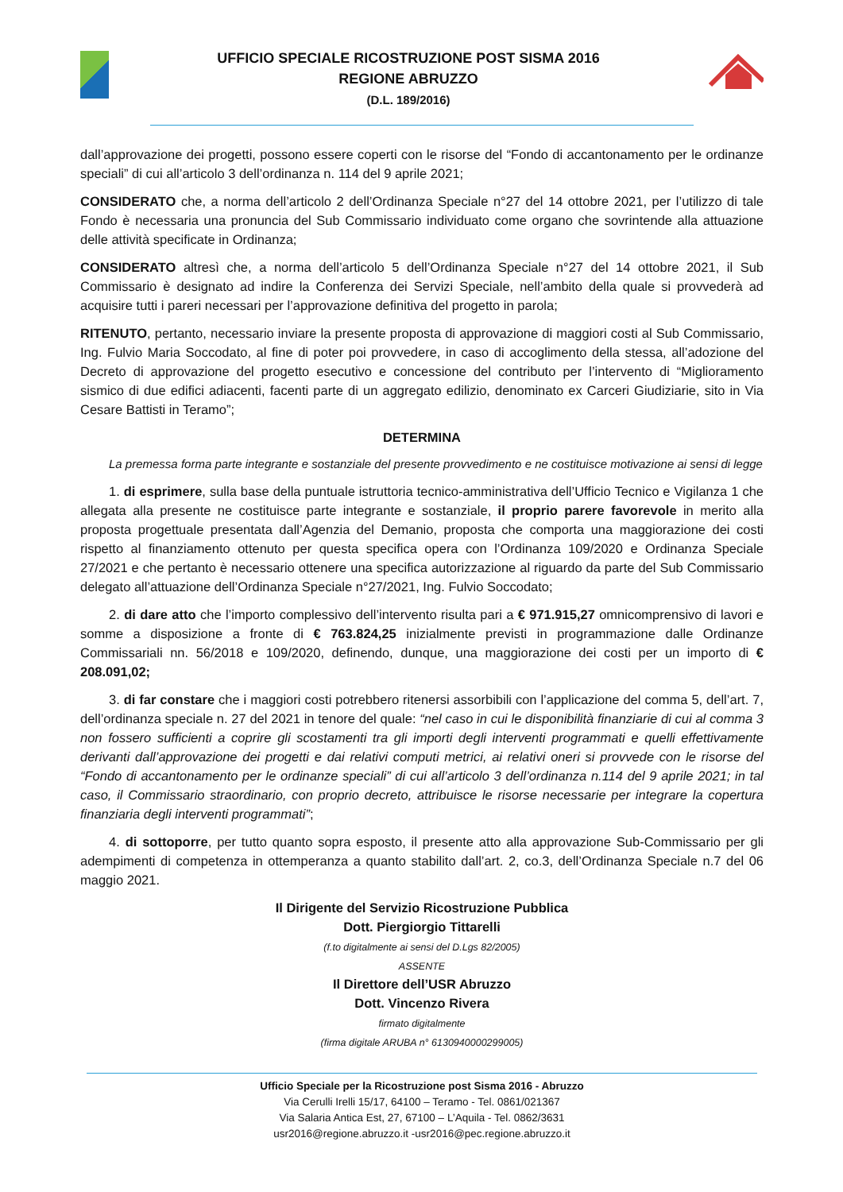UFFICIO SPECIALE RICOSTRUZIONE POST SISMA 2016
REGIONE ABRUZZO
(D.L. 189/2016)
dall’approvazione dei progetti, possono essere coperti con le risorse del “Fondo di accantonamento per le ordinanze speciali” di cui all’articolo 3 dell’ordinanza n. 114 del 9 aprile 2021;
CONSIDERATO che, a norma dell’articolo 2 dell’Ordinanza Speciale n°27 del 14 ottobre 2021, per l’utilizzo di tale Fondo è necessaria una pronuncia del Sub Commissario individuato come organo che sovrintende alla attuazione delle attività specificate in Ordinanza;
CONSIDERATO altresì che, a norma dell’articolo 5 dell’Ordinanza Speciale n°27 del 14 ottobre 2021, il Sub Commissario è designato ad indire la Conferenza dei Servizi Speciale, nell’ambito della quale si provvederà ad acquisire tutti i pareri necessari per l’approvazione definitiva del progetto in parola;
RITENUTO, pertanto, necessario inviare la presente proposta di approvazione di maggiori costi al Sub Commissario, Ing. Fulvio Maria Soccodato, al fine di poter poi provvedere, in caso di accoglimento della stessa, all’adozione del Decreto di approvazione del progetto esecutivo e concessione del contributo per l’intervento di “Miglioramento sismico di due edifici adiacenti, facenti parte di un aggregato edilizio, denominato ex Carceri Giudiziarie, sito in Via Cesare Battisti in Teramo”;
DETERMINA
La premessa forma parte integrante e sostanziale del presente provvedimento e ne costituisce motivazione ai sensi di legge
1. di esprimere, sulla base della puntuale istruttoria tecnico-amministrativa dell’Ufficio Tecnico e Vigilanza 1 che allegata alla presente ne costituisce parte integrante e sostanziale, il proprio parere favorevole in merito alla proposta progettuale presentata dall’Agenzia del Demanio, proposta che comporta una maggiorazione dei costi rispetto al finanziamento ottenuto per questa specifica opera con l’Ordinanza 109/2020 e Ordinanza Speciale 27/2021 e che pertanto è necessario ottenere una specifica autorizzazione al riguardo da parte del Sub Commissario delegato all’attuazione dell’Ordinanza Speciale n°27/2021, Ing. Fulvio Soccodato;
2. di dare atto che l’importo complessivo dell’intervento risulta pari a € 971.915,27 omnicomprensivo di lavori e somme a disposizione a fronte di € 763.824,25 inizialmente previsti in programmazione dalle Ordinanze Commissariali nn. 56/2018 e 109/2020, definendo, dunque, una maggiorazione dei costi per un importo di € 208.091,02;
3. di far constare che i maggiori costi potrebbero ritenersi assorbibili con l’applicazione del comma 5, dell’art. 7, dell’ordinanza speciale n. 27 del 2021 in tenore del quale: “nel caso in cui le disponibilità finanziarie di cui al comma 3 non fossero sufficienti a coprire gli scostamenti tra gli importi degli interventi programmati e quelli effettivamente derivanti dall’approvazione dei progetti e dai relativi computi metrici, ai relativi oneri si provvede con le risorse del “Fondo di accantonamento per le ordinanze speciali” di cui all’articolo 3 dell’ordinanza n.114 del 9 aprile 2021; in tal caso, il Commissario straordinario, con proprio decreto, attribuisce le risorse necessarie per integrare la copertura finanziaria degli interventi programmati”;
4. di sottoporre, per tutto quanto sopra esposto, il presente atto alla approvazione Sub-Commissario per gli adempimenti di competenza in ottemperanza a quanto stabilito dall’art. 2, co.3, dell’Ordinanza Speciale n.7 del 06 maggio 2021.
Il Dirigente del Servizio Ricostruzione Pubblica
Dott. Piergiorgio Tittarelli
(f.to digitalmente ai sensi del D.Lgs 82/2005)
ASSENTE
Il Direttore dell’USR Abruzzo
Dott. Vincenzo Rivera
firmato digitalmente
(firma digitale ARUBA n° 6130940000299005)
Ufficio Speciale per la Ricostruzione post Sisma 2016 - Abruzzo
Via Cerulli Irelli 15/17, 64100 – Teramo - Tel. 0861/021367
Via Salaria Antica Est, 27, 67100 – L’Aquila - Tel. 0862/3631
usr2016@regione.abruzzo.it -usr2016@pec.regione.abruzzo.it